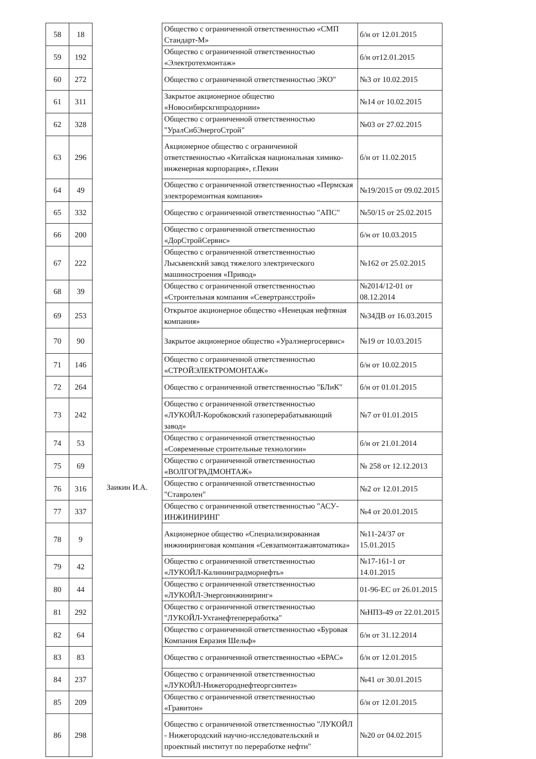| 58 | 18 | Заикин И.А. | Общество с ограниченной ответственностью «СМП Стандарт-М» | б/н от 12.01.2015 |
| 59 | 192 | | Общество с ограниченной ответственностью «Электротехмонтаж» | б/н от12.01.2015 |
| 60 | 272 | | Общество с ограниченной ответственностью ЭКО" | №3 от 10.02.2015 |
| 61 | 311 | | Закрытое акционерное общество «Новосибирскгипродорнии» | №14 от 10.02.2015 |
| 62 | 328 | | Общество с ограниченной ответственностью "УралСибЭнергоСтрой" | №03 от 27.02.2015 |
| 63 | 296 | | Акционерное общество с ограниченной ответственностью «Китайская национальная химико-инженерная корпорация», г.Пекин | б/н от 11.02.2015 |
| 64 | 49 | | Общество с ограниченной ответственностью «Пермская электроремонтная компания» | №19/2015 от 09.02.2015 |
| 65 | 332 | | Общество с ограниченной ответственностью "АПС" | №50/15 от 25.02.2015 |
| 66 | 200 | | Общество с ограниченной ответственностью «ДорСтройСервис» | б/н от 10.03.2015 |
| 67 | 222 | | Общество с ограниченной ответственностью Лысьвенский завод тяжелого электрического машиностроения «Привод» | №162 от 25.02.2015 |
| 68 | 39 | | Общество с ограниченной ответственностью «Строительная компания «Севертрансстрой» | №2014/12-01 от 08.12.2014 |
| 69 | 253 | | Открытое акционерное общество «Ненецкая нефтяная компания» | №34ДВ от 16.03.2015 |
| 70 | 90 | | Закрытое акционерное общество «Уралэнергосервис» | №19 от 10.03.2015 |
| 71 | 146 | | Общество с ограниченной ответственностью «СТРОЙЭЛЕКТРОМОНТАЖ» | б/н от 10.02.2015 |
| 72 | 264 | | Общество с ограниченной ответственностью "БЛиК" | б/н от 01.01.2015 |
| 73 | 242 | | Общество с ограниченной ответственностью «ЛУКОЙЛ-Коробковский газоперерабатывающий завод» | №7 от 01.01.2015 |
| 74 | 53 | | Общество с ограниченной ответственностью «Современные строительные технологии» | б/н от 21.01.2014 |
| 75 | 69 | | Общество с ограниченной ответственностью «ВОЛГОГРАДМОНТАЖ» | № 258 от 12.12.2013 |
| 76 | 316 | | Общество с ограниченной ответственностью "Ставролен" | №2 от 12.01.2015 |
| 77 | 337 | | Общество с ограниченной ответственностью "АСУ-ИНЖИНИРИНГ | №4 от 20.01.2015 |
| 78 | 9 | | Акционерное общество «Специализированная инжиниринговая компания «Севзапмонтажавтоматика» | №11-24/37 от 15.01.2015 |
| 79 | 42 | | Общество с ограниченной ответственностью «ЛУКОЙЛ-Калининградморнефть» | №17-161-1 от 14.01.2015 |
| 80 | 44 | | Общество с ограниченной ответственностью «ЛУКОЙЛ-Энергоинжиниринг» | 01-96-ЕС от 26.01.2015 |
| 81 | 292 | | Общество с ограниченной ответственностью "ЛУКОЙЛ-Ухтанефтепереработка" | №НПЗ-49 от 22.01.2015 |
| 82 | 64 | | Общество с ограниченной ответственностью «Буровая Компания Евразия Шельф» | б/н от 31.12.2014 |
| 83 | 83 | | Общество с ограниченной ответственностью «БРАС» | б/н от 12.01.2015 |
| 84 | 237 | | Общество с ограниченной ответственностью «ЛУКОЙЛ-Нижегороднефтеоргсинтез» | №41 от 30.01.2015 |
| 85 | 209 | | Общество с ограниченной ответственностью «Гравитон» | б/н от 12.01.2015 |
| 86 | 298 | | Общество с ограниченной ответственностью "ЛУКОЙЛ - Нижегородский научно-исследовательский и проектный институт по переработке нефти" | №20 от 04.02.2015 |